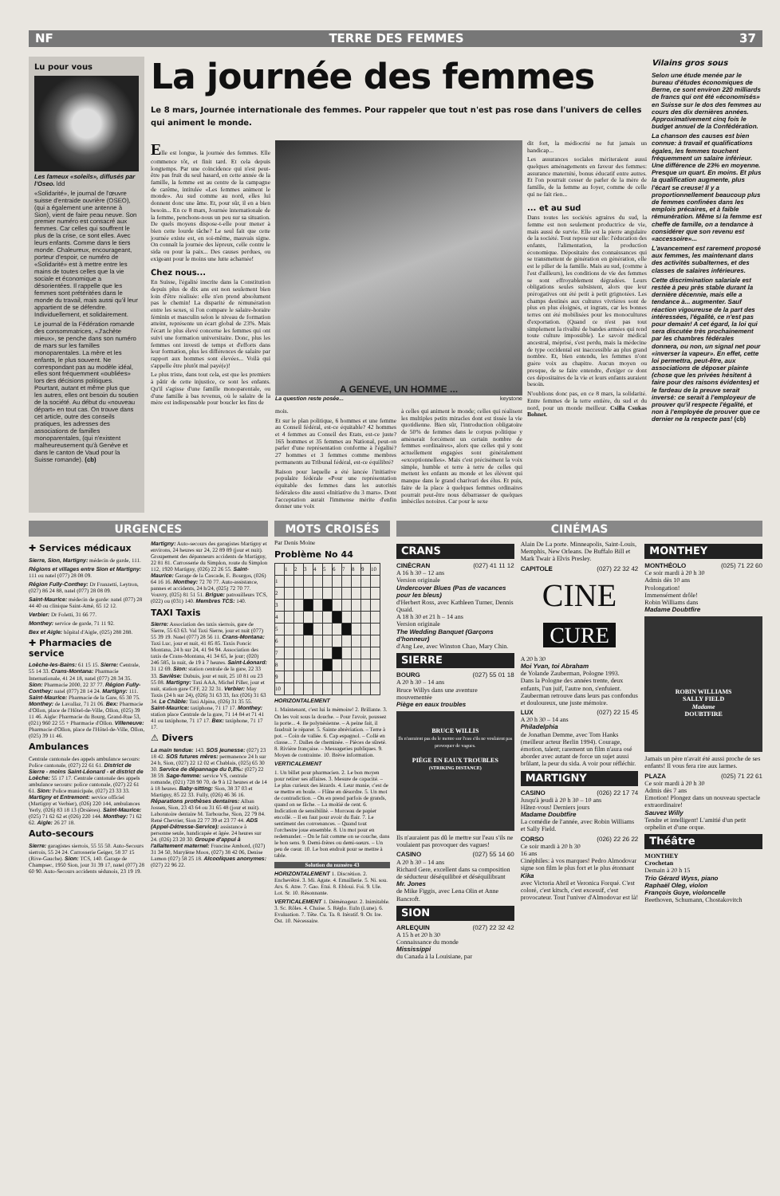NF TERRE DES FEMMES 37
Lu pour vous
Les fameux «soleils», diffusés par l'Oseo. ldd
«Solidarité», le journal de l'œuvre suisse d'entraide ouvrière (OSEO), (qui a également une antenne à Sion), vient de faire peau neuve. Son premier numéro est consacré aux femmes. Car celles qui souffrent le plus de la crise, ce sont elles. Avec leurs enfants. Comme dans le tiers monde. Chaleureux, encourageant, porteur d'espoir, ce numéro de «Solidarité» est à mettre entre les mains de toutes celles que la vie sociale et économique a désorientées. Il rappelle que les femmes sont prétéritées dans le monde du travail, mais aussi qu'il leur appartient de se défendre. Individuellement, et solidairement.
Le journal de la Fédération romande des consommatrices, «J'achète mieux», se penche dans son numéro de mars sur les familles monoparentales. La mère et les enfants, le plus souvent. Ne correspondant pas au modèle idéal, elles sont fréquemment «oubliées» lors des décisions politiques. Pourtant, autant et même plus que les autres, elles ont besoin du soutien de la société. Au début du «nouveau départ» en tout cas. On trouve dans cet article, outre des conseils pratiques, les adresses des associations de familles monoparentales, (qui n'existent malheureusement qu'à Genève et dans le canton de Vaud pour la Suisse romande). (cb)
La journée des femmes
Le 8 mars, Journée internationale des femmes. Pour rappeler que tout n'est pas rose dans l'univers de celles qui animent le monde.
Elle est longue, la journée des femmes. Elle commence tôt, et finit tard. Et cela depuis longtemps. Par une coïncidence qui n'est peut-être pas fruit du seul hasard, en cette année de la famille, la femme est au centre de la campagne de carême, intitulée «Les femmes animent le monde». Au sud comme au nord, elles lui donnent donc une âme. Et, pour sûr, il en a bien besoin... En ce 8 mars, Journée internationale de la femme, penchons-nous un peu sur sa situation. De quels moyens dispose-t-elle pour mener à bien cette lourde tâche? Le seul fait que cette journée existe est, en soi-même, mauvais signe. On connaît la journée des lépreux, celle contre le sida ou pour la paix... Des causes perdues, ou exigeant pour le moins une lutte acharnée!
Chez nous...
En Suisse, l'égalité inscrite dans la Constitution depuis plus de dix ans est non seulement bien loin d'être réalisée: elle n'en prend absolument pas le chemin! La disparité de rémunération entre les sexes, si l'on compare le salaire-horaire féminin et masculin selon le niveau de formation atteint, représente un écart global de 23%. Mais l'écart le plus élevé concerne les femmes qui ont suivi une formation universitaire. Donc, plus les femmes ont investi de temps et d'efforts dans leur formation, plus les différences de salaire par rapport aux hommes sont élevées... Voilà qui s'appelle être plutôt mal payé(e)!
Le plus triste, dans tout cela, est que les premiers à pâtir de cette injustice, ce sont les enfants. Qu'il s'agisse d'une famille monoparentale, ou d'une famille à bas revenus, où le salaire de la mère est indispensable pour boucler les fins de
A GENEVE, UN HOMME ...
La question reste posée... keystone
mois.
Et sur le plan politique, 6 hommes et une femme au Conseil fédéral, est-ce équitable? 42 hommes et 4 femmes au Conseil des Etats, est-ce juste? 165 hommes et 35 femmes au National, peut-on parler d'une représentation conforme à l'égalité? 27 hommes et 3 femmes comme membres permanents au Tribunal fédéral, est-ce équilibré?
Raison pour laquelle a été lancée l'initiative populaire fédérale «Pour une représentation équitable des femmes dans les autorités fédérales» dite aussi «Initiative du 3 mars». Dont l'acceptation aurait l'immense mérite d'enfin donner une voix
à celles qui animent le monde; celles qui réalisent les multiples petits miracles dont est tissée la vie quotidienne. Bien sûr, l'introduction obligatoire de 50% de femmes dans le corpus politique y amènerait forcément un certain nombre de femmes «ordinaires», alors que celles qui y sont actuellement engagées sont généralement «exceptionnelles». Mais c'est précisément la voix simple, humble et terre à terre de celles qui mettent les enfants au monde et les élèvent qui manque dans le grand charivari des élus. Et puis, faire de la place à quelques femmes ordinaires pourrait peut-être nous débarrasser de quelques imbéciles notoires. Car pour le sexe
dit fort, la médiocrité ne fut jamais un handicap...
Les assurances sociales mériteraient aussi quelques aménagements en faveur des femmes: assurance maternité, bonus éducatif entre autres. Et l'on pourrait cesser de parler de la mère de famille, de la femme au foyer, comme de celle qui ne fait rien...
... et au sud
Dans toutes les sociétés agraires du sud, la femme est non seulement productrice de vie, mais aussi de survie. Elle est la pierre angulaire de la société. Tout repose sur elle: l'éducation des enfants, l'alimentation, la production économique. Dépositaire des connaissances qui se transmettent de génération en génération, elle est le pilier de la famille. Mais au sud, (comme à l'est d'ailleurs), les conditions de vie des femmes se sont effroyablement dégradées. Leurs obligations seules subsistent, alors que leur prérogatives ont été petit à petit grignotées. Les champs destinés aux cultures vivrières sont de plus en plus éloignés, et ingrats, car les bonnes terres ont été mobilisées pour les monocultures d'exportation. (Quand ce n'est pas tout simplement la rivalité de bandes armées qui rend toute culture impossible). Le savoir médical ancestral, méprisé, s'est perdu, mais la médecine de type occidental est inaccessible au plus grand nombre. Et, bien entendu, les femmes n'ont guère voix au chapitre. Aucun moyen ou presque, de se faire entendre, d'exiger ce dont ces dépositaires de la vie et leurs enfants auraient besoin.
N'oublions donc pas, en ce 8 mars, la solidarité. Entre femmes de la terre entière, du sud et du nord, pour un monde meilleur. Csilla Csukas Bohnet.
Vilains gros sous
Selon une étude menée par le bureau d'études économiques de Berne, ce sont environ 220 milliards de francs qui ont été «économisés» en Suisse sur le dos des femmes au cours des dix dernières années. Approximativement cinq fois le budget annuel de la Confédération.
La chanson des causes est bien connue: à travail et qualifications égales, les femmes touchent fréquemment un salaire inférieur. Une différence de 23% en moyenne. Presque un quart. En moins. Et plus la qualification augmente, plus l'écart se creuse! Il y a proportionnellement beaucoup plus de femmes confinées dans les emplois précaires, et à faible rémunération. Même si la femme est cheffe de famille, on a tendance à considérer que son revenu est «accessoire»...
L'avancement est rarement proposé aux femmes, les maintenant dans des activités subalternes, et des classes de salaires inférieures.
Cette discrimination salariale est restée à peu près stable durant la dernière décennie, mais elle a tendance à... augmenter. Sauf réaction vigoureuse de la part des intéressées, l'égalité, ce n'est pas pour demain! A cet égard, la loi qui sera discutée très prochainement par les chambres fédérales donnera, ou non, un signal net pour «inverser la vapeur». En effet, cette loi permettra, peut-être, aux associations de déposer plainte (chose que les privées hésitent à faire pour des raisons évidentes) et le fardeau de la preuve serait inversé: ce serait à l'employeur de prouver qu'il respecte l'égalité, et non à l'employée de prouver que ce dernier ne la respecte pas! (cb)
URGENCES
✚ Services médicaux
Sierre, Sion, Martigny: médecin de garde, 111.
Régions et villages entre Sion et Martigny: 111 ou natel (077) 28 08 09.
Région Fully-Conthey: Dr Franzetti, Leytron, (027) 86 24 88, natel (077) 28 08 09.
Saint-Maurice: médecin de garde: natel (077) 28 44 40 ou clinique Saint-Amé, 65 12 12.
Verbier: Dr Foletti, 31 66 77.
Monthey: service de garde, 71 11 92.
Bex et Aigle: hôpital d'Aigle, (025) 288 288.
✚ Pharmacies de service
Loèche-les-Bains: 61 15 15. Sierre: Centrale, 55 14 33. Crans-Montana: Pharmacie Internationale, 41 24 18, natel (077) 28 34 35. Sion: Pharmacie 2000, 22 37 77. Région Fully-Conthey: natel (077) 28 14 24. Martigny: 111. Saint-Maurice: Pharmacie de la Gare, 65 30 75. Monthey: de Lavallaz, 71 21 06. Bex: Pharmacie d'Ollon, place de l'Hôtel-de-Ville, Ollon, (025) 39 11 46. Aigle: Pharmacie du Bourg, Grand-Rue 53, (021) 960 22 55 + Pharmacie d'Ollon. Villeneuve: Pharmacie d'Ollon, place de l'Hôtel-de-Ville, Ollon, (025) 39 11 46.
Ambulances
Centrale cantonale des appels ambulance secours: Police cantonale, (027) 22 61 61. District de Sierre - moins Saint-Léonard - et district de Loèche: 55 17 17. Centrale cantonale des appels ambulance secours: police cantonale, (027) 22 61 61. Sion: Police municipale, (027) 23 33 33. Martigny et Entremont: service officiel (Martigny et Verbier), (026) 220 144, ambulances Yerly, (026) 83 18 13 (Orsières). Saint-Maurice: (025) 71 62 62 et (026) 220 144. Monthey: 71 62 62. Aigle: 26 27 18.
Auto-secours
Sierre: garagistes sierrois, 55 55 50. Auto-Secours sierrois, 55 24 24. Carrosserie Geiger, 58 37 15 (Rive-Gauche). Sion: TCS, 140. Garage de Champsec, 1950 Sion, jour 31 39 17, natel (077) 28 60 90. Auto-Secours accidents sédunois, 23 19 19.
Martigny: Auto-secours des garagistes Martigny et environs, 24 heures sur 24, 22 89 89 (jour et nuit). Groupement des dépanneurs accidents de Martigny, 22 81 81. Carrosserie du Simplon, route du Simplon 112, 1920 Martigny, (026) 22 26 55. Saint-Maurice: Garage de la Cascade, E. Bourgos, (026) 64 16 16. Monthey: 72 70 77. Auto-assistance, pannes et accidents, 24 h/24, (025) 72 70 77. Vouvry, (025) 81 51 51. Brigue: patrouilleurs TCS, (022) ou (031) 140. Membres TCS: 140.
TAXI Taxis
Sierre: Association des taxis sierrois, gare de Sierre, 55 63 63. Val Taxi Sierre, jour et nuit (077) 55 39 19. Natel (077) 28 56 11. Crans-Montana: Taxi Luc, jour et nuit, 41 85 85. Taxis Poncic Montana, 24 h sur 24, 41 94 94. Association des taxis de Crans-Montana, 41 34 65, le jour; (020) 246 585, la nuit, de 19 à 7 heures. Saint-Léonard: 31 12 69. Sion: station centrale de la gare, 22 33 33. Savièse: Dubuis, jour et nuit, 25 10 81 ou 23 55 08. Martigny: Taxi AAA, Michel Piller, jour et nuit, station gare CFF, 22 32 31. Verbier: May Taxis (24 h sur 24), (026) 31 63 33, fax (026) 31 63 34. Le Châble: Taxi Alpina, (026) 31 35 55. Saint-Maurice: taxiphone, 71 17 17. Monthey: station place Centrale de la gare, 71 14 84 et 71 41 41 ou taxiphone, 71 17 17. Bex: taxiphone, 71 17 17.
⚠ Divers
La main tendue: 143. SOS jeunesse: (027) 23 18 42. SOS futures mères: permanence 24 h sur 24 h, Sion, (027) 22 12 02 et Chablais, (025) 65 30 30. Service de dépannage du 0,8‰: (027) 22 38 59. Sage-femme: service VS, centrale romande, (021) 728 90 70, de 9 à 12 heures et de 14 à 18 heures. Baby-sitting: Sion, 38 37 03 et Martigny, 85 22 33. Fully, (026) 46 36 16. Réparations prothèses dentaires: Alban Jossen, Sion, 23 43 64 ou 31 65 48 (jour et nuit). Laboratoire dentaire M. Tarbouche, Sion, 22 79 84. René Chevrier, Sion 22 77 39 et 23 77 44. ADS (Appel-Détresse-Service): assistance à personne seule, handicapée et âgée. 24 heures sur 24. (026) 23 20 30. Groupe d'appui à l'allaitement maternel: Francine Ambord, (027) 31 34 50, Marylène Moos, (027) 38 42 06, Denise Lamon (027) 58 25 18. Alcooliques anonymes: (027) 22 96 22.
MOTS CROISÉS
Par Denis Moine
Problème No 44
| | 1 | 2 | 3 | 4 | 5 | 6 | 7 | 8 | 9 | 10 |
| 1 | | | | | | | | | | |
| 2 | | | | | | | | | | |
| 3 | | | | | | | | | | |
| 4 | | | | | | | | | | |
| 5 | | | | | | | | | | |
| 6 | | | | | | | | | | |
| 7 | | | | | | | | | | |
| 8 | | | | | | | | | | |
| 9 | | | | | | | | | | |
| 10 | | | | | | | | | | |
HORIZONTALEMENT
1. Maintenant, c'est lui la mémoire! 2. Brillante. 3. On les voit sous la douche. – Pour l'avoir, poussez la porte... 4. Ile polynésienne. – A peine fait, il faudrait le réparer. 5. Sainte abréviation. – Terre à pot. – Coin de vallée. 6. Cap espagnol. – Collé en classe... 7. Dalles de cheminée. – Pièces de sûreté. 8. Rivière française. – Messageries publiques. 9. Moyen de contrainte. 10. Brève information.
VERTICALEMENT
1. Un billet pour pharmacien. 2. Le bon moyen pour retirer ses affaires. 3. Mesure de capacité. – Le plus curieux des lézards. 4. Leur manie, c'est de se mettre en boule. – Flâne en désordre. 5. Un mot de contradiction. – On en prend parfois de grands, quand on se fâche. – La moitié de cent. 6. Indication de sensibilité. – Morceau de papier encollé. – Il en faut pour avoir du flair. 7. Le sentiment des convenances. – Quand tout l'orchestre joue ensemble. 8. Un mot pour en redemander. – On le fait comme on se couche, dans le bon sens. 9. Demi-frères ou demi-sœurs. – Un peu de cœur. 10. Le bon endroit pour se mettre à table.
Solution du numéro 43
HORIZONTALEMENT 1. Discrétion. 2. Enchevêtré. 3. Mi. Agate. 4. Emaillerie. 5. Ni. sou. Ars. 6. Atre. 7. Gao. Etui. 8. Ebloui. Foi. 9. Ule. Lot. Sr. 10. Résonnante.
VERTICALEMENT 1. Déménageur. 2. Inimitable. 3. Sc. Rôles. 4. Chaise. 5. Réglo. Euln (Lune). 6. Evaluation. 7. Tête. Cu. Ta. 8. Itératif. 9. Or. Ire. Ost. 10. Nécessaire.
CINÉMAS
CRANS
CINÉCRAN (027) 41 11 12
A 16 h 30 – 12 ans
Version originale
Undercover Blues (Pas de vacances pour les bleus)
d'Herbert Ross, avec Kathleen Turner, Dennis Quaid.
A 18 h 30 et 21 h – 14 ans
Version originale
The Wedding Banquet (Garçons d'honneur)
d'Ang Lee, avec Winston Chao, Mary Chin.
SIERRE
BOURG (027) 55 01 18
A 20 h 30 – 14 ans
Bruce Willys dans une aventure mouvementée
Piège en eaux troubles
BRUCE WILLIS
Ils n'auraient pas du le mettre sur l'eau s'ils ne voulaient pas provoquer de vagues.
PIÈGE EN EAUX TROUBLES
(STRIKING DISTANCE)
Ils n'auraient pas dû le mettre sur l'eau s'ils ne voulaient pas provoquer des vagues!
CASINO (027) 55 14 60
A 20 h 30 – 14 ans
Richard Gere, excellent dans sa composition de séducteur déséquilibré et déséquilibrant
Mr. Jones
de Mike Figgis, avec Lena Olin et Anne Bancroft.
SION
ARLEQUIN (027) 22 32 42
A 15 h et 20 h 30
Connaissance du monde
Mississippi
du Canada à la Louisiane, par
Alain De La porte. Minneapolis, Saint-Louis, Memphis, New Orleans. De Buffalo Bill et Mark Twair à Elvis Presley.
CAPITOLE (027) 22 32 42
CINE
CURE
A 20 h 30
Moi Yvan, toi Abraham
de Yolande Zauberman, Pologne 1993.
Dans la Pologne des années trente, deux enfants, l'un juif, l'autre non, s'enfuient. Zauberman retrouve dans leurs pas confondus et douloureux, une juste mémoire.
LUX (027) 22 15 45
A 20 h 30 – 14 ans
Philadelphia
de Jonathan Demme, avec Tom Hanks (meilleur acteur Berlin 1994). Courage, émotion, talent; rarement un film n'aura osé aborder avec autant de force un sujet aussi brûlant, la peur du sida. A voir pour réfléchir.
MARTIGNY
CASINO (026) 22 17 74
Jusqu'à jeudi à 20 h 30 – 10 ans
Hâtez-vous! Derniers jours
Madame Doubtfire
La comédie de l'année, avec Robin Williams et Sally Field.
CORSO (026) 22 26 22
Ce soir mardi à 20 h 30
16 ans
Cinéphiles: à vos marques! Pedro Almodovar signe son film le plus fort et le plus étonnant
Kika
avec Victoria Abril et Veronica Forqué. C'est coloré, c'est kitsch, c'est excessif, c'est provocateur. Tout l'univer d'Almodovar est là!
MONTHEY
MONTHÉOLO (025) 71 22 60
Ce soir mardi à 20 h 30
Admis dès 10 ans
Prolongation!
Immensément drôle!
Robin Williams dans
Madame Doubtfire
ROBIN WILLIAMS
SALLY FIELD
Madame
DOUBTFIRE
Jamais un père n'avait été aussi proche de ses enfants! Il vous fera rire aux larmes.
PLAZA (025) 71 22 61
Ce soir mardi à 20 h 30
Admis dès 7 ans
Emotion! Plongez dans un nouveau spectacle extraordinaire!
Sauvez Willy
Tendre et intelligent! L'amitié d'un petit orphelin et d'une orque.
Théâtre
MONTHEY
Crochetan
Demain à 20 h 15
Trio Gérard Wyss, piano
Raphaël Oleg, violon
François Guye, violoncelle
Beethoven, Schumann, Chostakovitch